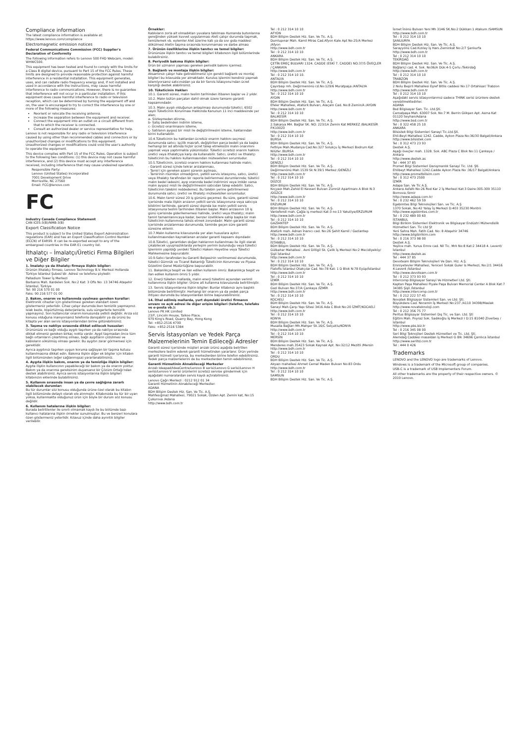Compliance information
The latest compliance information is available at: https://www.lenovo.com/compliance
Electromagnetic emission notices
Federal Communications Commission (FCC) Supplier's Declaration of Conformity
The following information refers to Lenovo 500 FHD Webcam, model: WHWC500.
This equipment has been tested and found to comply with the limits for a Class B digital device, pursuant to Part 15 of the FCC Rules. These limits are designed to provide reasonable protection against harmful interference in a residential installation. This equipment generates, uses, and can radiate radio frequency energy and, if not installed and used in accordance with the instructions, may cause harmful interference to radio communications. However, there is no guarantee that interference will not occur in a particular installation. If this equipment does cause harmful interference to radio or television reception, which can be determined by turning the equipment off and on, the user is encouraged to try to correct the interference by one or more of the following measures:
Reorient or relocate the receiving antenna.
Increase the separation between the equipment and receiver.
Connect the equipment into an outlet on a circuit different from that to which the receiver is connected.
Consult an authorized dealer or service representative for help.
Lenovo is not responsible for any radio or television interference caused by using other than recommended cables and connectors or by unauthorized changes or modifications to this equipment. Unauthorized changes or modifications could void the user's authority to operate the equipment.
This device complies with Part 15 of the FCC Rules. Operation is subject to the following two conditions: (1) this device may not cause harmful interference, and (2) this device must accept any interference received, including interference that may cause undesired operation.
Responsible Party:
Lenovo (United States) Incorporated
7001 Development Drive
Morrisville, NC 27560
Email: FCC@lenovo.com
FC
Industry Canada Compliance Statement
CAN ICES-3(B)/NMB-3(B)
Export Classification Notice
This product is subject to the United States Export Administration regulations (EAR) and has an Export Classification Control Number (ECCN) of EAR99. It can be re-exported except to any of the embargoed countries in the EAR E1 country list.
İthalatçı – İmalatçı/Üretici Firma Bilgileri ve Diğer Bilgiler
1. İmalatçı ya da ithalatçı firmaya ilişkin bilgiler:
Ürünün ithalatçı firması, Lenovo Technology B.V. Merkezi Hollanda Türkiye İstanbul Şubesi'dir. Adresi ve telefonu şöyledir:
Palladium Tower İş Merkezi
Barbaros Mah. Kardelen Sok. No:2 Kat: 3 Ofis No: 13 34746 Ataşehir İstanbul, Türkiye
Tel: 90 216 570 01 00
Faks: 90 216 577 01 00
2. Bakım, onarım ve kullanımda uyulması gereken kurallar:
Elektronik cihazlar için gösterilmesi gereken standart özeni göstermeniz yeterlidir. Cihaz çalışır durumda iken temizlik yapmayınız. Islak bezle, köpürtülmüş deterjanlarla, sulu süngerlerle temizlik yapmayınız. Son kullanıcılar onarım konusunda yetkili değildir. Arıza söz konusu olduğuna inanıyorsanız telefonla danışabilir ya da ürünü bu kitapta yer alan servis istasyonlarından birine götürebilirsiniz.
3. Taşıma ve nakliye sırasında dikkat edilecek hususlar:
Ürününüzü ve bağlı olduğu aygıtı taşırken ya da nakliye sırasında dikkat etmeniz gereken birkaç nokta vardır. Aygıt taşımadan önce tüm bağlı ortamların çıkartılmış olması, bağlı aygıtların çözülmesi ve kabloların sökülmüş olması gerekir. Bu aygıtın zarar görmemesi için gereklidir.
Ayrıca aygıtınızı taşırken uygun koruma sağlayan bir taşıma kutusu kullanılmasına dikkat edin. Bakıma ilişkin diğer ek bilgiler için kitabın ilgili bölümünden (eğer sağlanmışsa) yararlanabilirsiniz.
4. Aygıta ilişkin bakım, onarım ya da temizliğe ilişkin bilgiler:
Aygıta ilişkin kullanıcının yapabileceği bir bakım ya da onarım yoktur. Bakım ya da onarıma gereksinim duyarsanız bir Çözüm Ortağı'ndan destek alabilirsiniz. Ayrıca servis istasyonlarına ilişkin bilgileri kitabınızın eklerinde bulabilirsiniz.
5. Kullanım sırasında insan ya da çevre sağlığına zararlı olabilecek durumlar:
Bu tür durumlar söz konusu olduğunda ürüne özel olarak bu kitabın ilgili bölümünde detaylı olarak ele alınmıştır. Kitabınızda bu tür bir uyarı yoksa, kullanmakta olduğunuz ürün için böyle bir durum söz konusu değildir.
6. Kullanım hatalarına ilişkin bilgiler:
Burada belirtilenler ile sınırlı olmamak kaydı ile bu bölümde bazı kullanıcı hatalarına ilişkin örnekler sunulmuştur. Bu ve benzeri konulara özen göstermeniz yeterlidir. Kılavuz içinde daha ayrıntılı bilgiler verilebilir.
Örnekler:
Kabloların zorla ait olmadıkları yuvalara takılması Kumanda butonlarına gereğinden yüksek kuvvet uygulanması Aleti çalışır durumda taşımak, temizlemek vb. eylemler Alet üzerine katı ya da sıvı gıda maddesi dökülmesi Aletin taşıma sırasında korunmaması ve darbe alması
7. Ürünün özelliklerine ilişkin tanıtıcı ve temel bilgiler:
Ürününüze ilişkin tanıtıcı ve temel bilgileri kitabınızın ilgili bölümlerinde bulabilirsiniz.
8. Periyodik bakıma ilişkin bilgiler:
Ürün bir uzmanın yapması gereken periodik bakımı içermez.
9. Bağlantı ve montaja ilişkin bilgiler:
Aksamınızı çalışır hale getirebilmeniz için gerekli bağlantı ve montaj bilgileri bu kılavuzda yer almaktadır. Kurulus işlemini kendiniz yapmak istemiyorsanız satıcınızdan ya da bir Servis İstasyonu'ndan ücret karşılığı destek alabilirsiniz.
10. Tüketicinin Hakları
10.1. Garanti süresi, malın teslim tarihinden itibaren başlar ve 2 yıldır.
10.2. Malın bütün parçaları dahil olmak üzere tamamı garanti kapsamındadır.
10.3. Malın ayıplı olduğunun anlaşılması durumunda tüketici, 6502 sayılı Tüketicinin Korunması Hakkında Kanunun 11 inci maddesinde yer alan;
a- Sözleşmeden dönme,
b- Satış bedelinden indirim isteme,
c- Ücretsiz onarılmasını isteme,
ç- Satılanın ayıpsız bir misli ile değiştirilmesini isteme, haklarından birini kullanabilir.
10.4.Tüketicinin bu haklardan ücretsiz onarım hakkını seçmesi durumunda satıcı; işçilik masrafı, değiştirilen parça bedeli ya da başka herhangi bir ad altında hiçbir ücret talep etmeksizin malın onarımını yapmak veya yaptırmakla yükümlüdür. Tüketici ücretsiz onarım hakkını üretici veya ithalatçıya karşı da kullanabilir. Satıcı, üretici ve ithalatçı tüketicinin bu hakkını kullanmasından müteselsilen sorumludur.
10.5.Tüketicinin, ücretsiz onarım hakkını kullanması halinde malın;
- Garanti süresi içinde tekrar arızalanması,
- Tamiri için gereken azami sürenin aşılması,
- Tamirinin mümkün olmadığının, yetkili servis istasyonu, satıcı, üretici veya ithalatçı tarafından bir raporla belirlenmesi durumlarında; tüketici malın bedel iadesini, ayıp oranında bedel indirimini veya imkân varsa malın ayıpsız misli ile değiştirilmesini satıcıdan talep edebilir. Satıcı, tüketicinin talebini reddedemez. Bu talebin yerine getirilmemesi durumunda satıcı, üretici ve ithalatçı müteselsilen sorumludur.
10.6. Malın tamir süresi 20 iş gününü geçemez. Bu süre, garanti süresi içerisinde mala ilişkin arızanın yetkili servis istasyonuna veya satıcıya bildirimi tarihinde, garanti süresi dışında ise malın yetkili servis istasyonuna teslim tarihinden itibaren başlar. Malın arızasının 10 iş günü içerisinde giderilememesi halinde, üretici veya ithalatçı; malın tamiri tamamlanıncaya kadar, benzer özelliklere sahip başka bir malı tüketicinin kullanımına tahsis etmek zorundadır. Malın garanti süresi içerisinde arızalanması durumunda, tamirde geçen süre garanti süresine eklenir.
10.7.Malın kullanma kılavuzunda yer alan hususlara aykırı kullanılmasından kaynaklanan arızalar garanti kapsamı dışındadır.
10.8.Tüketici, garantiden doğan haklarının kullanılması ile ilgili olarak çıkabilecek uyuşmazlıklarda yerleşim yerinin bulunduğu veya tüketici işleminin yapıldığı yerdeki Tüketici Hakem Heyetine veya Tüketici Mahkemesine başvurabilir.
10.9.Satıcı tarafından bu Garanti Belgesinin verilmemesi durumunda, tüketici Gümrük ve Ticaret Bakanlığı Tüketicinin Korunması ve Piyasa Gözetimi Genel Müdürlüğüne başvurabilir.
11. Bakanlıkça tespit ve ilan edilen kullanım ömrü: Bakanlıkça tespit ve ilan edilen kullanım ömrü 5 yıldır.
12. Enerji tüketen mallarda, malın enerji tüketimi açısından verimli kullanımına ilişkin bilgiler: Ürüne ait kullanma kılavuzunda belirtilmiştir.
13. Servis istasyonlarına ilişkin bilgiler: Bunlar kitabınızı aynı başlıklı bölümünde belirtilmiştir. Herhangi bir onarım ya da yedek parça ihtiyacı durumda bu istasyonlardan birine başvurabilirsiniz.
14. İthal edilmiş mallarda, yurt dışındaki üretici firmanın unvanı ve açık adresi ile diğer erişim bilgileri (telefon, telefaks ve e-posta vb.):
Lenovo PK HK Limited
23/F, Lincoln House, Taikoo Place,
979 King's Road, Quarry Bay, Hong Kong
Tel: +852-2516 4700
Faks: +852-2516 5384
Servis İstasyonları ve Yedek Parça Malzemelerinin Temin Edileceği Adresler
Garanti süresi içerisinde müşteri arızalı ürünü aşağıda belirtilen merkezlere teslim ederek garanti hizmetinden yararlanır. Ürün yerinde garanti hizmeti içeriyorsa, bu merkezlerden birine telefon edebilirsiniz. Yedek parça malzemelerini de bu merkezlerden temin edebilirsiniz.
Garanti Hizmetinin Alınabileceği Merkezler
Arızalı Ideapad/IdeaCentre/Lenovo B serisi/Lenovo G serisi/Lenovo H serisi/Lenovo V serisi ürünlerini ücretsiz servise göndermek için aşağıdaki numaralardan servis kaydı açtırabilirsiniz.
Lenovo Çağrı Merkezi : 0212 912 01 34
Garanti Hizmetinin Alınabileceği Merkezler:
ADANA
BDH Bilişim Destek Hiz. San. Ve Tic. A.Ş.
Mahfesığmaz Mahallesi, 79021 Sokak, Özden Apt. Zemin kat, No:15 Çukurova /Adana
http://www.bdh.com.tr
Tel : 0 212 314 10 10
AFYON
BDH Bilişim Destek Hiz. San. Ve Tic. A.Ş.
Dumlupınar Mah. Kamil Miras Cad.Afyon Kale Apt No:25/A Merkez /Afyon
http://www.bdh.com.tr
Tel : 0 212 314 10 10
ANKARA
BDH Bilişim Destek Hiz. San. Ve Tic. A.Ş.
ÇETİN EMEÇ BULVARI 1324. CADDE (ESKİ 7. CADDE) NO:37/5 ÖVEÇLER / ÇANKAYA
http://www.bdh.com.tr
Tel : 0 212 314 10 10.
ANTALYA
BDH Bilişim Destek Hiz. San. Ve Tic. A.Ş.
Çayırbaşı mh. Değirmenönü cd.No:129/6 Muratpaşa /ANTALYA
http://www.bdh.com.tr
Tel : 0 212 314 10 10
AYDIN
BDH Bilişim Destek Hiz. San. Ve Tic. A.Ş.
Efeler Mahallesi, Atatürk Bulvarı, Alaçam Cad. No:8 Zemin/A /AYDIN
http://www.bdh.com.tr
Tel : 0 212 314 10 10
BALIKESİR
BDH Bilişim Destek Hiz. San. Ve Tic. A.Ş.
2.Sakarya MH. Bağlar SK. NO: 223/1A Zemin Kat MERKEZ /BALIKESİR P.K10020
http://www.bdh.com.tr
Tel : 0 212 314 10 10
BURSA
BDH Bilişim Destek Hiz. San. Ve Tic. A.Ş.
Fethiye Mah.Mudanya Cad.No:327 Solukçu İş Merkezi Bodrum Kat Nilüfer /BURSA
http://www.bdh.com.tr
Tel : 0 212 314 10 10
DENİZLİ
BDH Bilişim Destek Hiz. San. Ve Tic. A.Ş.
Değirmenönü Mah 1539 Sk N:39/1 Merkez /DENİZLİ
http://www.bdh.com.tr
Tel : 0 212 314 10 10
DÜZCE
BDH Bilişim Destek Hiz. San. Ve Tic. A.Ş.
Koçyazı Mah.Zahid El Kevseri Bulvarı Zümrüt Apartmanı A Blok N:3 /DÜZCE
http://www.bdh.com.tr
Tel : 0 212 314 10 10
ERZURUM
BDH Bilişim Destek Hiz. San. Ve Tic. A.Ş.
Vaniefendi mah. Çağla iş merkezi Kat:3 no:13 Yakutiye/ERZURUM
http://www.bdh.com.tr
Tel : 0 212 314 10 10
GAZİANTEP
BDH Bilişim Destek Hiz. San. Ve Tic. A.Ş.
Atatürk mah. Adnan İnanıcı cad. No:26 Şehit Kamil / Gaziantep
http://www.bdh.com.tr
Tel : 0 212 314 10 10
İSTANBUL
BDH Bilişim Destek Hiz. San. Ve Tic. A.Ş.
Gülbahar Mahallesi . Avni Dilligil Sk. Çelik İş Merkezi No:2 Mecidiyeköy/Şişli İstanbul
http://www.bdh.com.tr
Tel : 0 212 314 10 10
BDH Bilişim Destek Hiz. San. Ve Tic. A.Ş.
Flatofis İstanbul Otakçılar Cad. No:78 Kat: 1 D Blok N:78 Eyüp/İstanbul
http://www.bdh.com.tr
Tel : 0 212 314 10 10
İZMİR
BDH Bilişim Destek Hiz. San. Ve Tic. A.Ş.
Gazi Bulvarı No:37/A Çankaya /İZMİR
http://www.bdh.com.tr
Tel : 0 212 314 10 10
KOCAELİ
BDH Bilişim Destek Hiz. San. Ve Tic. A.Ş.
Sanayi Mah.Çarşı Yapı Sitesi 3416 Ada C Blok No:20 İZMİT/KOCAELİ
http://www.bdh.com.tr
Tel : 0 212 314 10 10
KONYA
BDH Bilişim Destek Hiz. San. Ve Tic. A.Ş.
Musalla Bağları Mh.Mahşer Sk.16/C Selçuklu/KONYA
http://www.bdh.com.tr
Tel : 0 212 314 10 10
MERSİN
BDH Bilişim Destek Hiz. San. Ve Tic. A.Ş.
Menderes mah.35423 Sokak Kaynak Apt. No:32/12 Mezitli /Mersin
http://www.bdh.com.tr
Tel : 0 212 314 10 10
ORDU
BDH Bilişim Destek Hiz. San. Ve Tic. A.Ş.
Akyazı mahallesi Ahmet Cemal Maden Bulvarı No:83 Ordu
http://www.bdh.com.tr
Tel : 0 212 314 10 10
SAMSUN
BDH Bilişim Destek Hiz. San. Ve Tic. A.Ş.
İsmet İnönü Bulvarı Yeni Mh 3146 SK.No:2 Dükkan:1 Atakum /SAMSUN
http://www.bdh.com.tr
Tel : 0 212 314 10 10
ŞANLIURFA
BDH Bilişim Destek Hiz. San. Ve Tic. A.Ş.
Sarayyönü Cad.Kızılay İş Hanı.Zeminkat No:2/7 Şanlıurfa
http://www.bdh.com.tr
Tel : 0 212 314 10 10
TEKİRDAĞ
BDH Bilişim Destek Hiz. San. Ve Tic. A.Ş.
Bağlariçi cad. 4. Sok. No36/A Dük:4-5 Çorlu /Tekirdağ
http://www.bdh.com.tr
Tel : 0 212 314 10 10
TRABZON
BDH Bilişim Destek Hiz. San. Ve Tic. A.Ş.
2 Nolu Beşirli Mahallesi Eşref Bitlis caddesi No:17 Ortahisar/ Trabzon
http://www.bdh.com.tr
Tel : 0 212 314 10 10
Aşağıdaki servis istasyonlarımız sadece THINK serisi ürünlere destek verebilmektedirler.
ADANA
Bsd Bilgisayar San. Tic. Ltd.Şti.
Cemalpaşa Mah. 63007 Sok. No:7 M. Berrin Gökşen Apt. Asma Kat 01120 Seyhan/Adana
http://www.bsd.com.tr
Tel : 0 322 458 25 10
ANKARA
Bilsistek Bilgi Sistemleri Sanayi Tic.Ltd.Şti.
Ehli-Beyt Mahallesi 1242. Cadde, Aykon Plaza No:36/30 Balgat/Ankara
http://www.bilsistek.com
Tel : 0 312 473 23 93
Destek A.Ş.
Aşağı öveçler mah. 1328. Sok. ABC Plaza C Blok No:11 Çankaya / Ankara
http://www.destek.as
Tel : 444 37 85
Promet Bilgi Sistemleri Danışmanlık Sanayi Tic. Ltd. Şti.
Ehlibeyt Mahallesi 1242.Cadde Aykon Plaza No :36/17 Balgat/Ankara
http://www.prometbilisim.com
Tel : 0 312 473 2500
İZMİR
Adapa San. Ve Tic A.Ş.
Ankara Asfaltı No:26 Rod Kar 2 İş Merkezi Kat:3 Daire:305-309 35110 Bornova /İzmir
http://www.adapa.com.tr/
Tel : 0 232 462 59 59
Egebimtes Bilgi Teknolojileri San. ve Tic. A.Ş
1370 Sokak, No:42 Yalay İş Merkezi D.403 35230 Montrö
http://www.egebimtes.com.tr
Tel : 0 232 489 00 60
İSTANBUL
Bilgi Birikim Sistemleri Elektronik ve Bilgisayar Endüstri Mühendislik Hizmetleri San. Tic Ltd Şt
Yeni Sahra Mah. Fatih Cad. No: 8 Ataşehir 34746
http://www.bilgibirikim.com
Tel : 0 216 373 98 00
Destek A.Ş.
Yeşilce mah. Yunus Emre cad. Nil Tic. Mrk No:8 Kat:2 34418 4. Levent/İstanbul
http://www.destek.as
Tel : 444 37 85
Devoteam Bilişim Teknolojileri Ve Dan. Hiz. A.Ş.
Emniyetevler Mahallesi, Yeniceri Sokak Guler Is Merkezi, No:2/1 34416 4.Levent /İstanbul
http://www.devoteam.com.tr
Tel : 0 212 373 93 93
Intercomp Bilgisayar Sanayi Ve Hizmetleri Ltd. Şti.
Kaptan Paşa Mahallesi Piyale Paşa Bulvarı Memorial Center A Blok Kat:7 34385 Şişli /İstanbul
http://www.intercomp.com.tr
Tel : 0 212 222 57 45
Novatek Bilgisayar Sistemleri San. ve Ltd. Şti.
Büyükdere Cad. Noramin İş Merkezi No:237 /A110 34398/Maslak
http://www.novateknoloji.com
Tel : 0 212 356 75 77
Peritus Bilgisayar Sistemleri Dış Tic. ve San. Ltd. Şti
Eğitim Mah. Poyraz Sok. Sadıkoğlu İş Merkezi I D:15 81040 Ziverbey /İstanbul
http://www.pbs.biz.tr
Tel : 0 216 345 08 00
Seri Bilgi Teknojileri Destek Hizmetleri ve Tic. Ltd. Şti.
Alemdağ Caddesi masaldan iş Merkezi G Blk 34696 Çamlıca İstanbul
http://www.seriltd.com.tr
Tel : 444 0 426
Trademarks
LENOVO and the LENOVO logo are trademarks of Lenovo.
Windows is a trademark of the Microsoft group of companies.
USB-C is a trademark of USB Implementers Forum.
All other trademarks are the property of their respective owners. © 2019 Lenovo.